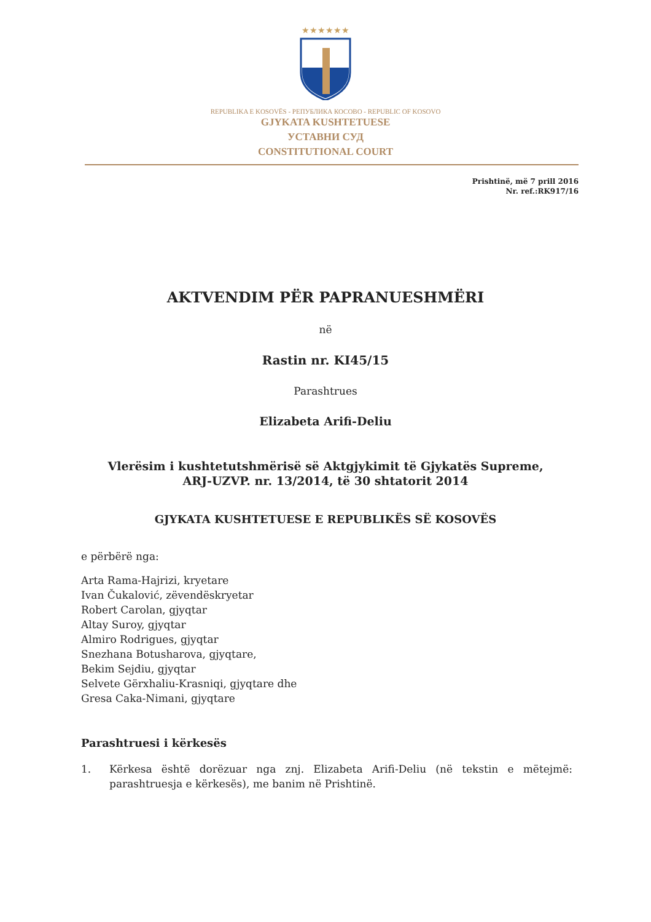★★★★★★
REPUBLIKA E KOSOVËS - РЕПУБЛИКА КОСОВО - REPUBLIC OF KOSOVO
GJYKATA KUSHTETUESE
УСТАВНИ СУД
CONSTITUTIONAL COURT
Prishtinë, më 7 prill 2016
Nr. ref.:RK917/16
AKTVENDIM PËR PAPRANUESHMËRI
në
Rastin nr. KI45/15
Parashtrues
Elizabeta Arifi-Deliu
Vlerësim i kushtetutshmërisë së Aktgjykimit të Gjykatës Supreme,
ARJ-UZVP. nr. 13/2014, të 30 shtatorit 2014
GJYKATA KUSHTETUESE E REPUBLIKËS SË KOSOVËS
e përbërë nga:
Arta Rama-Hajrizi, kryetare
Ivan Čukalović, zëvendëskryetar
Robert Carolan, gjyqtar
Altay Suroy, gjyqtar
Almiro Rodrigues, gjyqtar
Snezhana Botusharova, gjyqtare,
Bekim Sejdiu, gjyqtar
Selvete Gërxhaliu-Krasniqi, gjyqtare dhe
Gresa Caka-Nimani, gjyqtare
Parashtruesi i kërkesës
1. Kërkesa është dorëzuar nga znj. Elizabeta Arifi-Deliu (në tekstin e mëtejmë: parashtruesja e kërkesës), me banim në Prishtinë.